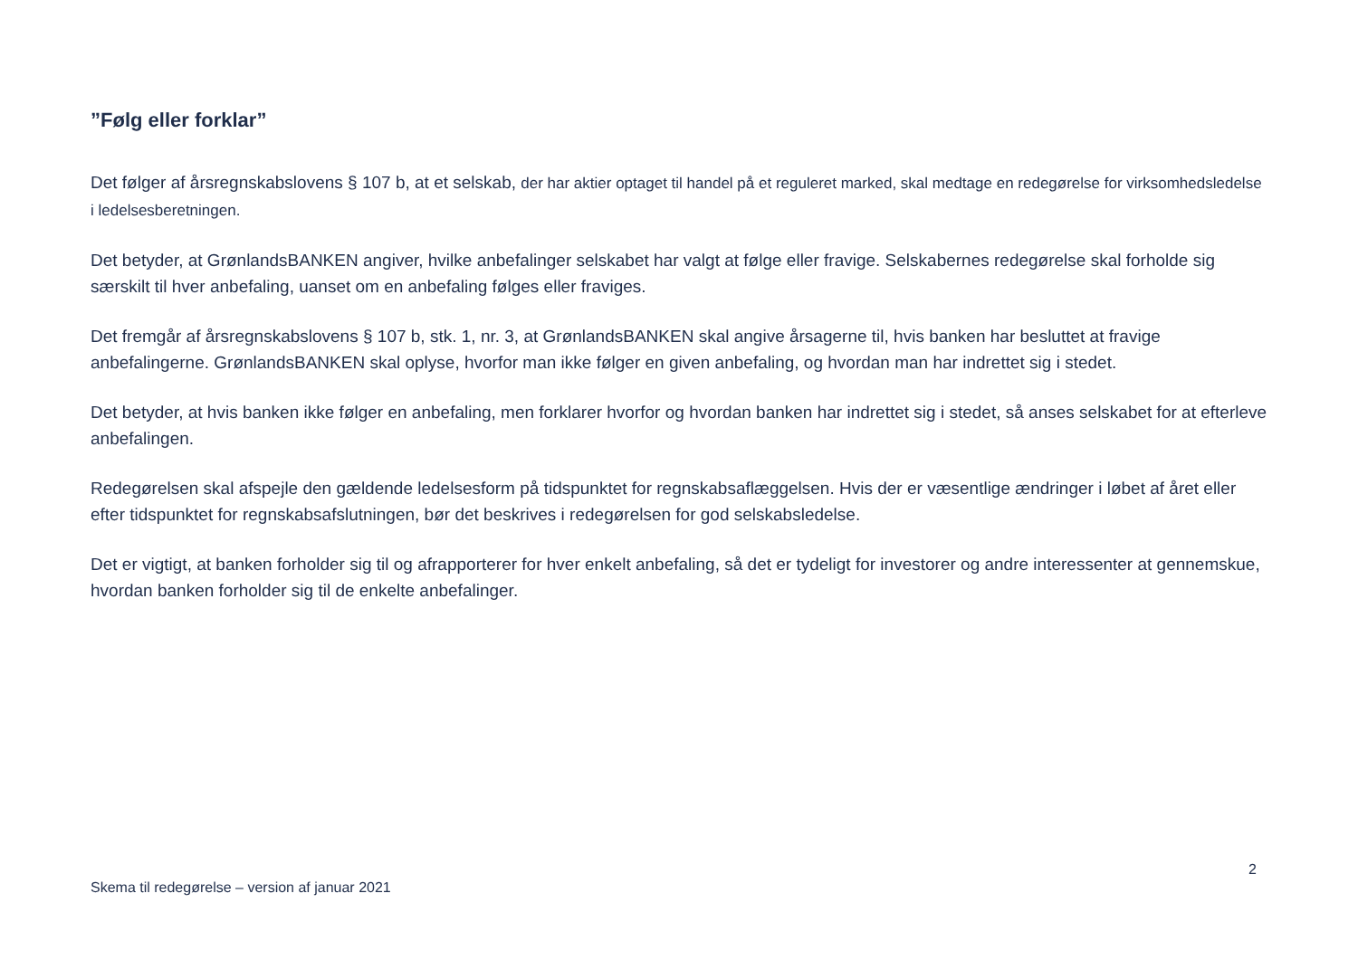”Følg eller forklar”
Det følger af årsregnskabslovens § 107 b, at et selskab, der har aktier optaget til handel på et reguleret marked, skal medtage en redegørelse for virksomhedsledelse i ledelsesberetningen.
Det betyder, at GrønlandsBANKEN angiver, hvilke anbefalinger selskabet har valgt at følge eller fravige. Selskabernes redegørelse skal forholde sig særskilt til hver anbefaling, uanset om en anbefaling følges eller fraviges.
Det fremgår af årsregnskabslovens § 107 b, stk. 1, nr. 3, at GrønlandsBANKEN skal angive årsagerne til, hvis banken har besluttet at fravige anbefalingerne. GrønlandsBANKEN skal oplyse, hvorfor man ikke følger en given anbefaling, og hvordan man har indrettet sig i stedet.
Det betyder, at hvis banken ikke følger en anbefaling, men forklarer hvorfor og hvordan banken har indrettet sig i stedet, så anses selskabet for at efterleve anbefalingen.
Redegørelsen skal afspejle den gældende ledelsesform på tidspunktet for regnskabsaflæggelsen. Hvis der er væsentlige ændringer i løbet af året eller efter tidspunktet for regnskabsafslutningen, bør det beskrives i redegørelsen for god selskabsledelse.
Det er vigtigt, at banken forholder sig til og afrapporterer for hver enkelt anbefaling, så det er tydeligt for investorer og andre interessenter at gennemskue, hvordan banken forholder sig til de enkelte anbefalinger.
2
Skema til redegørelse – version af januar 2021